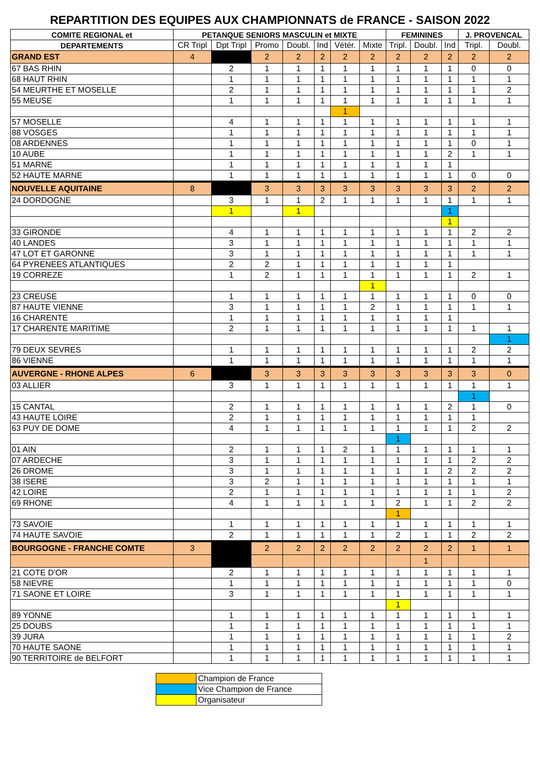REPARTITION DES EQUIPES AUX CHAMPIONNATS de FRANCE - SAISON 2022
| COMITE REGIONAL et | PETANQUE SENIORS MASCULIN et MIXTE | | | | | | | FEMININES | | | J. PROVENCAL | |
| --- | --- | --- | --- | --- | --- | --- | --- | --- | --- | --- | --- | --- |
| DEPARTEMENTS | CR Tripl | Dpt Tripl | Promo | Doubl. | Ind | Vétér. | Mixte | Tripl. | Doubl. | Ind | Tripl. | Doubl. |
| GRAND EST | 4 | | 2 | 2 | 2 | 2 | 2 | 2 | 2 | 2 | 2 | 2 |
| 67 BAS RHIN | | 2 | 1 | 1 | 1 | 1 | 1 | 1 | 1 | 1 | 0 | 0 |
| 68 HAUT RHIN | | 1 | 1 | 1 | 1 | 1 | 1 | 1 | 1 | 1 | 1 | 1 |
| 54 MEURTHE ET MOSELLE | | 2 | 1 | 1 | 1 | 1 | 1 | 1 | 1 | 1 | 1 | 2 |
| 55 MEUSE | | 1 | 1 | 1 | 1 | 1 | 1 | 1 | 1 | 1 | 1 | 1 |
| | | | | | | 1 | | | | | | |
| 57 MOSELLE | | 4 | 1 | 1 | 1 | 1 | 1 | 1 | 1 | 1 | 1 | 1 |
| 88 VOSGES | | 1 | 1 | 1 | 1 | 1 | 1 | 1 | 1 | 1 | 1 | 1 |
| 08 ARDENNES | | 1 | 1 | 1 | 1 | 1 | 1 | 1 | 1 | 1 | 0 | 1 |
| 10 AUBE | | 1 | 1 | 1 | 1 | 1 | 1 | 1 | 1 | 2 | 1 | 1 |
| 51 MARNE | | 1 | 1 | 1 | 1 | 1 | 1 | 1 | 1 | 1 | | |
| 52 HAUTE MARNE | | 1 | 1 | 1 | 1 | 1 | 1 | 1 | 1 | 1 | 0 | 0 |
| NOUVELLE AQUITAINE | 8 | | 3 | 3 | 3 | 3 | 3 | 3 | 3 | 3 | 2 | 2 |
| 24 DORDOGNE | | 3 | 1 | 1 | 2 | 1 | 1 | 1 | 1 | 1 | 1 | 1 |
| | | 1 | | 1 | | | | | | 1 | | |
| | | | | | | | | | | 1 | | |
| 33 GIRONDE | | 4 | 1 | 1 | 1 | 1 | 1 | 1 | 1 | 1 | 2 | 2 |
| 40 LANDES | | 3 | 1 | 1 | 1 | 1 | 1 | 1 | 1 | 1 | 1 | 1 |
| 47 LOT ET GARONNE | | 3 | 1 | 1 | 1 | 1 | 1 | 1 | 1 | 1 | 1 | 1 |
| 64 PYRENEES ATLANTIQUES | | 2 | 2 | 1 | 1 | 1 | 1 | 1 | 1 | 1 | | |
| 19 CORREZE | | 1 | 2 | 1 | 1 | 1 | 1 | 1 | 1 | 1 | 2 | 1 |
| | | | | | | | 1 | | | | | |
| 23 CREUSE | | 1 | 1 | 1 | 1 | 1 | 1 | 1 | 1 | 1 | 0 | 0 |
| 87 HAUTE VIENNE | | 3 | 1 | 1 | 1 | 1 | 2 | 1 | 1 | 1 | 1 | 1 |
| 16 CHARENTE | | 1 | 1 | 1 | 1 | 1 | 1 | 1 | 1 | 1 | | |
| 17 CHARENTE MARITIME | | 2 | 1 | 1 | 1 | 1 | 1 | 1 | 1 | 1 | 1 | 1 |
| | | | | | | | | | | | | 1 |
| 79 DEUX SEVRES | | 1 | 1 | 1 | 1 | 1 | 1 | 1 | 1 | 1 | 2 | 2 |
| 86 VIENNE | | 1 | 1 | 1 | 1 | 1 | 1 | 1 | 1 | 1 | 1 | 1 |
| AUVERGNE - RHONE ALPES | 6 | | 3 | 3 | 3 | 3 | 3 | 3 | 3 | 3 | 3 | 0 |
| 03 ALLIER | | 3 | 1 | 1 | 1 | 1 | 1 | 1 | 1 | 1 | 1 | 1 |
| | | | | | | | | | | | 1 | |
| 15 CANTAL | | 2 | 1 | 1 | 1 | 1 | 1 | 1 | 1 | 2 | 1 | 0 |
| 43 HAUTE LOIRE | | 2 | 1 | 1 | 1 | 1 | 1 | 1 | 1 | 1 | 1 | |
| 63 PUY DE DOME | | 4 | 1 | 1 | 1 | 1 | 1 | 1 | 1 | 1 | 2 | 2 |
| | | | | | | | | 1 | | | | |
| 01 AIN | | 2 | 1 | 1 | 1 | 2 | 1 | 1 | 1 | 1 | 1 | 1 |
| 07 ARDECHE | | 3 | 1 | 1 | 1 | 1 | 1 | 1 | 1 | 1 | 2 | 2 |
| 26 DROME | | 3 | 1 | 1 | 1 | 1 | 1 | 1 | 1 | 2 | 2 | 2 |
| 38 ISERE | | 3 | 2 | 1 | 1 | 1 | 1 | 1 | 1 | 1 | 1 | 1 |
| 42 LOIRE | | 2 | 1 | 1 | 1 | 1 | 1 | 1 | 1 | 1 | 1 | 2 |
| 69 RHONE | | 4 | 1 | 1 | 1 | 1 | 1 | 2 | 1 | 1 | 2 | 2 |
| | | | | | | | | 1 | | | | |
| 73 SAVOIE | | 1 | 1 | 1 | 1 | 1 | 1 | 1 | 1 | 1 | 1 | 1 |
| 74 HAUTE SAVOIE | | 2 | 1 | 1 | 1 | 1 | 1 | 2 | 1 | 1 | 2 | 2 |
| BOURGOGNE - FRANCHE COMTE | 3 | | 2 | 2 | 2 | 2 | 2 | 2 | 2 | 2 | 1 | 1 |
| | | | | | | | | | 1 | | | |
| 21 COTE D'OR | | 2 | 1 | 1 | 1 | 1 | 1 | 1 | 1 | 1 | 1 | 1 |
| 58 NIEVRE | | 1 | 1 | 1 | 1 | 1 | 1 | 1 | 1 | 1 | 1 | 0 |
| 71 SAONE ET LOIRE | | 3 | 1 | 1 | 1 | 1 | 1 | 1 | 1 | 1 | 1 | 1 |
| | | | | | | | | 1 | | | | |
| 89 YONNE | | 1 | 1 | 1 | 1 | 1 | 1 | 1 | 1 | 1 | 1 | 1 |
| 25 DOUBS | | 1 | 1 | 1 | 1 | 1 | 1 | 1 | 1 | 1 | 1 | 1 |
| 39 JURA | | 1 | 1 | 1 | 1 | 1 | 1 | 1 | 1 | 1 | 1 | 2 |
| 70 HAUTE SAONE | | 1 | 1 | 1 | 1 | 1 | 1 | 1 | 1 | 1 | 1 | 1 |
| 90 TERRITOIRE de BELFORT | | 1 | 1 | 1 | 1 | 1 | 1 | 1 | 1 | 1 | 1 | 1 |
| | Champion de France |
| | Vice Champion de France |
| | Organisateur |